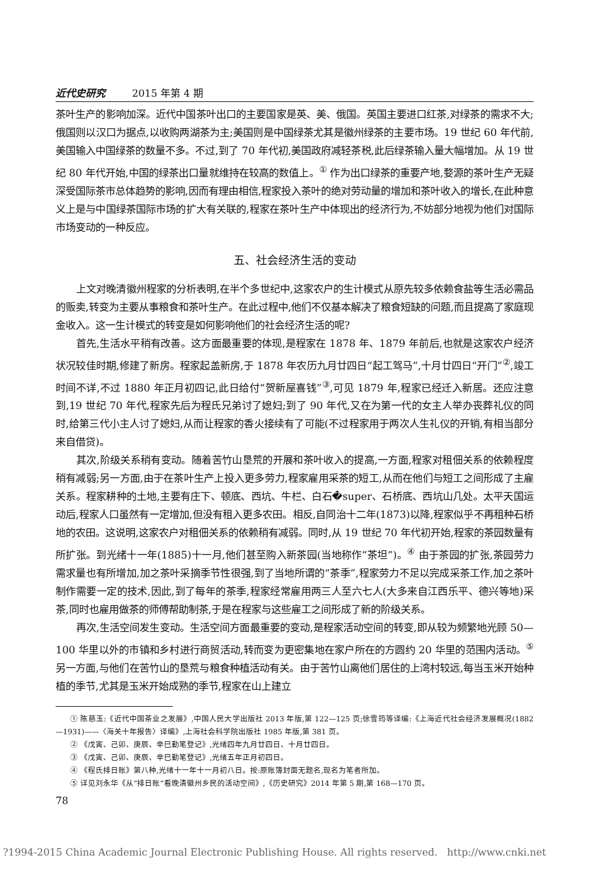近代史研究 2015 年第 4 期
茶叶生产的影响加深。近代中国茶叶出口的主要国家是英、美、俄国。英国主要进口红茶,对绿茶的需求不大;俄国则以汉口为据点,以收购两湖茶为主;美国则是中国绿茶尤其是徽州绿茶的主要市场。19 世纪 60 年代前,美国输入中国绿茶的数量不多。不过,到了 70 年代初,美国政府减轻茶税,此后绿茶输入量大幅增加。从 19 世纪 80 年代开始,中国的绿茶出口量就维持在较高的数值上。<sup>①</sup> 作为出口绿茶的重要产地,婺源的茶叶生产无疑深受国际茶市总体趋势的影响,因而有理由相信,程家投入茶叶的绝对劳动量的增加和茶叶收入的增长,在此种意义上是与中国绿茶国际市场的扩大有关联的,程家在茶叶生产中体现出的经济行为,不妨部分地视为他们对国际市场变动的一种反应。
五、社会经济生活的变动
上文对晚清徽州程家的分析表明,在半个多世纪中,这家农户的生计模式从原先较多依赖食盐等生活必需品的贩卖,转变为主要从事粮食和茶叶生产。在此过程中,他们不仅基本解决了粮食短缺的问题,而且提高了家庭现金收入。这一生计模式的转变是如何影响他们的社会经济生活的呢?
首先,生活水平稍有改善。这方面最重要的体现,是程家在 1878 年、1879 年前后,也就是这家农户经济状况较佳时期,修建了新房。程家起盖新房,于 1878 年农历九月廿四日“起工驾马”,十月廿四日“开门”<sup>②</sup>,竣工时间不详,不过 1880 年正月初四记,此日给付“贺新屋喜钱”<sup>③</sup>,可见 1879 年,程家已经迁入新居。还应注意到,19 世纪 70 年代,程家先后为程氏兄弟讨了媳妇;到了 90 年代,又在为第一代的女主人举办丧葬礼仪的同时,给第三代小主人讨了媳妇,从而让程家的香火接续有了可能(不过程家用于两次人生礼仪的开销,有相当部分来自借贷)。
其次,阶级关系稍有变动。随着苦竹山垦荒的开展和茶叶收入的提高,一方面,程家对租佃关系的依赖程度稍有减弱;另一方面,由于在茶叶生产上投入更多劳力,程家雇用采茶的短工,从而在他们与短工之间形成了主雇关系。程家耕种的土地,主要有庄下、顿底、西坑、牛栏、白石�super、石桥底、西坑山几处。太平天国运动后,程家人口虽然有一定增加,但没有租入更多农田。相反,自同治十二年(1873)以降,程家似乎不再租种石桥地的农田。这说明,这家农户对租佃关系的依赖稍有减弱。同时,从 19 世纪 70 年代初开始,程家的茶园数量有所扩张。到光绪十一年(1885)十一月,他们甚至购入新茶园(当地称作“茶坦”)。<sup>④</sup> 由于茶园的扩张,茶园劳力需求量也有所增加,加之茶叶采摘季节性很强,到了当地所谓的“茶季”,程家劳力不足以完成采茶工作,加之茶叶制作需要一定的技术,因此,到了每年的茶季,程家经常雇用两三人至六七人(大多来自江西乐平、德兴等地)采茶,同时也雇用做茶的师傅帮助制茶,于是在程家与这些雇工之间形成了新的阶级关系。
再次,生活空间发生变动。生活空间方面最重要的变动,是程家活动空间的转变,即从较为频繁地光顾 50—100 华里以外的市镇和乡村进行商贸活动,转而变为更密集地在家户所在的方圆约 20 华里的范围内活动。<sup>⑤</sup> 另一方面,与他们在苦竹山的垦荒与粮食种植活动有关。由于苦竹山离他们居住的上湾村较远,每当玉米开始种植的季节,尤其是玉米开始成熟的季节,程家在山上建立
① 陈慈玉:《近代中国茶业之发展》,中国人民大学出版社 2013 年版,第 122—125 页;徐雪筠等译编:《上海近代社会经济发展概况(1882—1931)——〈海关十年报告〉译编》,上海社会科学院出版社 1985 年版,第 381 页。
② 《戊寅、己卯、庚辰、辛巳勤笔登记》,光绪四年九月廿四日、十月廿四日。
③ 《戊寅、己卯、庚辰、辛巳勤笔登记》,光绪五年正月初四日。
④ 《程氏排日账》第八种,光绪十一年十一月初八日。按:原账簿封面无题名,现名为笔者所加。
⑤ 详见刘永华《从“排日账”看晚清徽州乡民的活动空间》,《历史研究》2014 年第 5 期,第 168—170 页。
78
?1994-2015 China Academic Journal Electronic Publishing House. All rights reserved. http://www.cnki.net